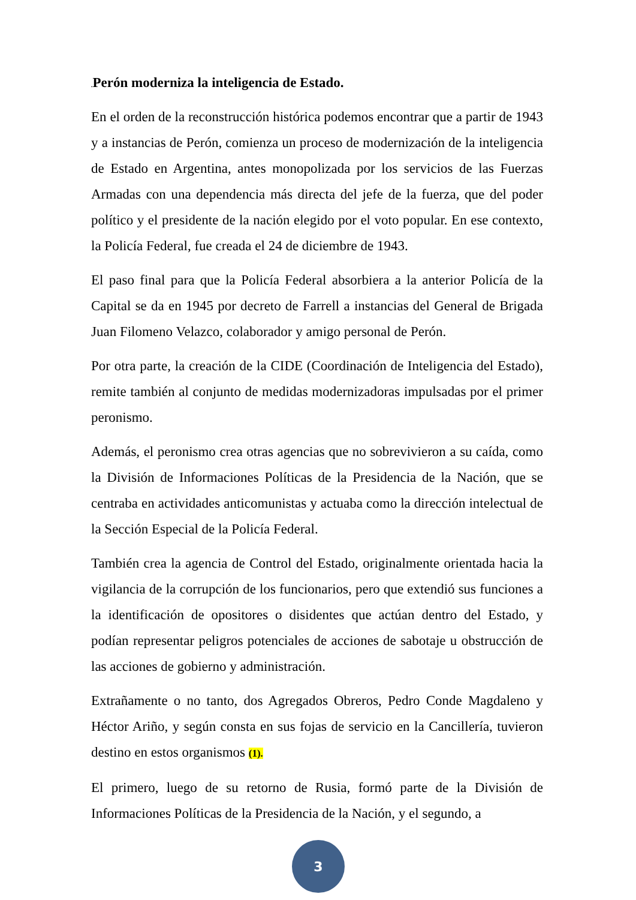. Perón moderniza la inteligencia de Estado.
En el orden de la reconstrucción histórica podemos encontrar que a partir de 1943 y a instancias de Perón, comienza un proceso de modernización de la inteligencia de Estado en Argentina, antes monopolizada por los servicios de las Fuerzas Armadas con una dependencia más directa del jefe de la fuerza, que del poder político y el presidente de la nación elegido por el voto popular. En ese contexto, la Policía Federal, fue creada el 24 de diciembre de 1943.
El paso final para que la Policía Federal absorbiera a la anterior Policía de la Capital se da en 1945 por decreto de Farrell a instancias del General de Brigada Juan Filomeno Velazco, colaborador y amigo personal de Perón.
Por otra parte, la creación de la CIDE (Coordinación de Inteligencia del Estado), remite también al conjunto de medidas modernizadoras impulsadas por el primer peronismo.
Además, el peronismo crea otras agencias que no sobrevivieron a su caída, como la División de Informaciones Políticas de la Presidencia de la Nación, que se centraba en actividades anticomunistas y actuaba como la dirección intelectual de la Sección Especial de la Policía Federal.
También crea la agencia de Control del Estado, originalmente orientada hacia la vigilancia de la corrupción de los funcionarios, pero que extendió sus funciones a la identificación de opositores o disidentes que actúan dentro del Estado, y podían representar peligros potenciales de acciones de sabotaje u obstrucción de las acciones de gobierno y administración.
Extrañamente o no tanto, dos Agregados Obreros, Pedro Conde Magdaleno y Héctor Ariño, y según consta en sus fojas de servicio en la Cancillería, tuvieron destino en estos organismos (1).
El primero, luego de su retorno de Rusia, formó parte de la División de Informaciones Políticas de la Presidencia de la Nación, y el segundo, a
3